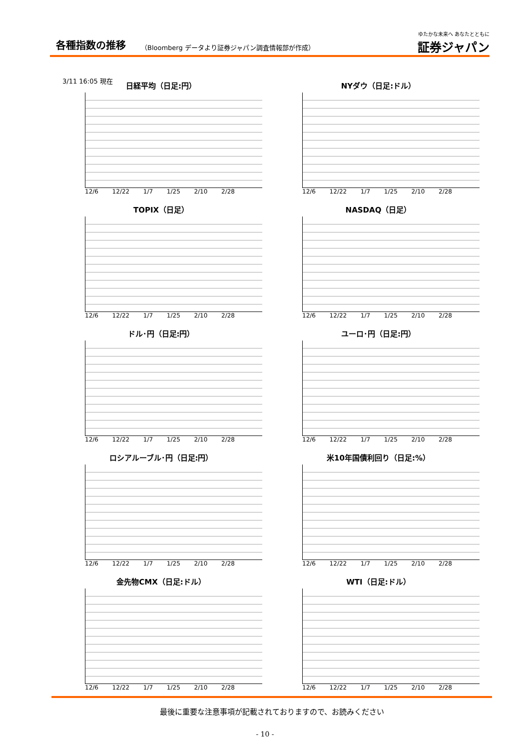各種指数の推移
（Bloomberg データより証券ジャパン調査情報部が作成）
ゆたかな未来へ あなたとともに
証券ジャパン
3/11 16:05 現在
日経平均（日足:円）
12/6 12/22 1/7 1/25 2/10 2/28
NYダウ（日足:ドル）
12/6 12/22 1/7 1/25 2/10 2/28
TOPIX（日足）
12/6 12/22 1/7 1/25 2/10 2/28
NASDAQ（日足）
12/6 12/22 1/7 1/25 2/10 2/28
ドル･円（日足:円）
12/6 12/22 1/7 1/25 2/10 2/28
ユーロ･円（日足:円）
12/6 12/22 1/7 1/25 2/10 2/28
ロシアルーブル･円（日足:円）
12/6 12/22 1/7 1/25 2/10 2/28
米10年国債利回り（日足:%）
12/6 12/22 1/7 1/25 2/10 2/28
金先物CMX（日足:ドル）
12/6 12/22 1/7 1/25 2/10 2/28
WTI（日足:ドル）
12/6 12/22 1/7 1/25 2/10 2/28
最後に重要な注意事項が記載されておりますので、お読みください
- 10 -